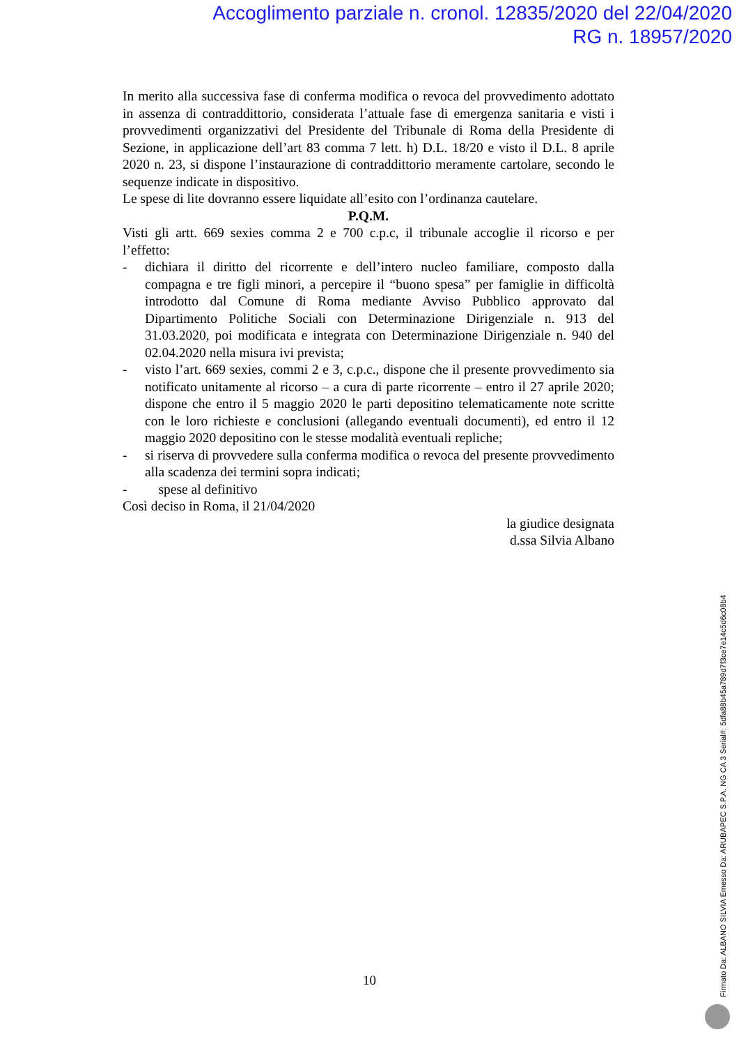Accoglimento parziale n. cronol. 12835/2020 del 22/04/2020
RG n. 18957/2020
In merito alla successiva fase di conferma modifica o revoca del provvedimento adottato in assenza di contraddittorio, considerata l’attuale fase di emergenza sanitaria e visti i provvedimenti organizzativi del Presidente del Tribunale di Roma della Presidente di Sezione, in applicazione dell’art 83 comma 7 lett. h) D.L. 18/20 e visto il D.L. 8 aprile 2020 n. 23, si dispone l’instaurazione di contraddittorio meramente cartolare, secondo le sequenze indicate in dispositivo.
Le spese di lite dovranno essere liquidate all’esito con l’ordinanza cautelare.
P.Q.M.
Visti gli artt. 669 sexies comma 2 e 700 c.p.c, il tribunale accoglie il ricorso e per l’effetto:
- dichiara il diritto del ricorrente e dell’intero nucleo familiare, composto dalla compagna e tre figli minori, a percepire il “buono spesa” per famiglie in difficoltà introdotto dal Comune di Roma mediante Avviso Pubblico approvato dal Dipartimento Politiche Sociali con Determinazione Dirigenziale n. 913 del 31.03.2020, poi modificata e integrata con Determinazione Dirigenziale n. 940 del 02.04.2020 nella misura ivi prevista;
- visto l’art. 669 sexies, commi 2 e 3, c.p.c., dispone che il presente provvedimento sia notificato unitamente al ricorso – a cura di parte ricorrente – entro il 27 aprile 2020; dispone che entro il 5 maggio 2020 le parti depositino telematicamente note scritte con le loro richieste e conclusioni (allegando eventuali documenti), ed entro il 12 maggio 2020 depositino con le stesse modalità eventuali repliche;
- si riserva di provvedere sulla conferma modifica o revoca del presente provvedimento alla scadenza dei termini sopra indicati;
- spese al definitivo
Così deciso in Roma, il 21/04/2020
la giudice designata
d.ssa Silvia Albano
10
Firmato Da: ALBANO SILVIA Emesso Da: ARUBAPEC S.P.A. NG CA 3 Serial#: 5dfa88b45a789d7f3ce7e14c5d6c08b4